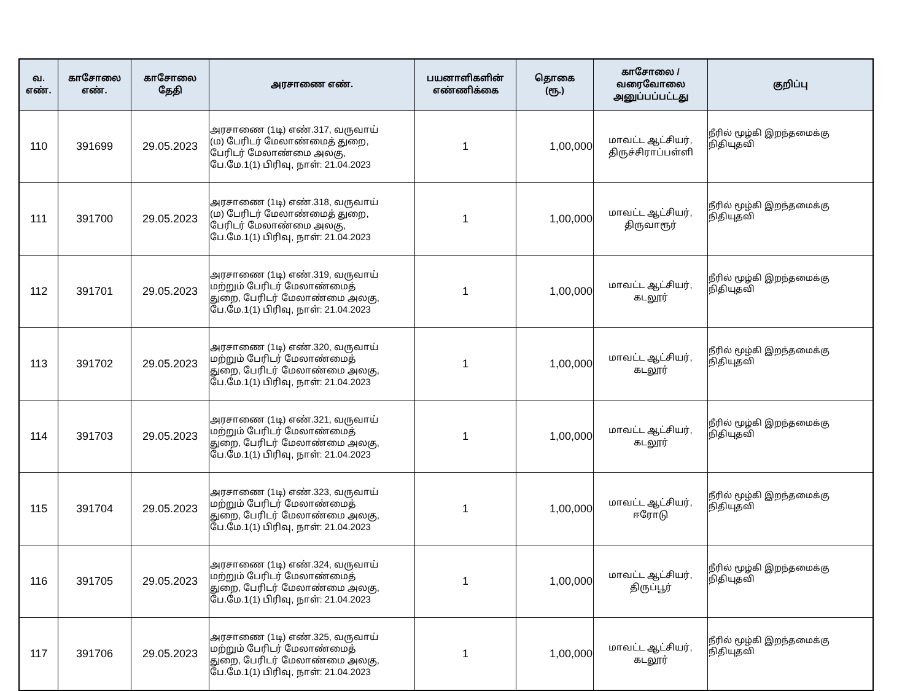| வ. எண். | காசோலை எண். | காசோலை தேதி | அரசாணை எண். | பயனாளிகளின் எண்ணிக்கை | தொகை (ரூ.) | காசோலை / வரைவோலை அனுப்பப்பட்டது | குறிப்பு |
| --- | --- | --- | --- | --- | --- | --- | --- |
| 110 | 391699 | 29.05.2023 | அரசாணை (1டி) எண்.317, வருவாய் (ம) பேரிடர் மேலாண்மைத் துறை, பேரிடர் மேலாண்மை அலகு, பே.மே.1(1) பிரிவு, நாள்: 21.04.2023 | 1 | 1,00,000 | மாவட்ட ஆட்சியர், திருச்சிராப்பள்ளி | நீரில் மூழ்கி இறந்தமைக்கு நிதியுதவி |
| 111 | 391700 | 29.05.2023 | அரசாணை (1டி) எண்.318, வருவாய் (ம) பேரிடர் மேலாண்மைத் துறை, பேரிடர் மேலாண்மை அலகு, பே.மே.1(1) பிரிவு, நாள்: 21.04.2023 | 1 | 1,00,000 | மாவட்ட ஆட்சியர், திருவாரூர் | நீரில் மூழ்கி இறந்தமைக்கு நிதியுதவி |
| 112 | 391701 | 29.05.2023 | அரசாணை (1டி) எண்.319, வருவாய் மற்றும் பேரிடர் மேலாண்மைத் துறை, பேரிடர் மேலாண்மை அலகு, பே.மே.1(1) பிரிவு, நாள்: 21.04.2023 | 1 | 1,00,000 | மாவட்ட ஆட்சியர், கடலூர் | நீரில் மூழ்கி இறந்தமைக்கு நிதியுதவி |
| 113 | 391702 | 29.05.2023 | அரசாணை (1டி) எண்.320, வருவாய் மற்றும் பேரிடர் மேலாண்மைத் துறை, பேரிடர் மேலாண்மை அலகு, பே.மே.1(1) பிரிவு, நாள்: 21.04.2023 | 1 | 1,00,000 | மாவட்ட ஆட்சியர், கடலூர் | நீரில் மூழ்கி இறந்தமைக்கு நிதியுதவி |
| 114 | 391703 | 29.05.2023 | அரசாணை (1டி) எண்.321, வருவாய் மற்றும் பேரிடர் மேலாண்மைத் துறை, பேரிடர் மேலாண்மை அலகு, பே.மே.1(1) பிரிவு, நாள்: 21.04.2023 | 1 | 1,00,000 | மாவட்ட ஆட்சியர், கடலூர் | நீரில் மூழ்கி இறந்தமைக்கு நிதியுதவி |
| 115 | 391704 | 29.05.2023 | அரசாணை (1டி) எண்.323, வருவாய் மற்றும் பேரிடர் மேலாண்மைத் துறை, பேரிடர் மேலாண்மை அலகு, பே.மே.1(1) பிரிவு, நாள்: 21.04.2023 | 1 | 1,00,000 | மாவட்ட ஆட்சியர், ஈரோடு | நீரில் மூழ்கி இறந்தமைக்கு நிதியுதவி |
| 116 | 391705 | 29.05.2023 | அரசாணை (1டி) எண்.324, வருவாய் மற்றும் பேரிடர் மேலாண்மைத் துறை, பேரிடர் மேலாண்மை அலகு, பே.மே.1(1) பிரிவு, நாள்: 21.04.2023 | 1 | 1,00,000 | மாவட்ட ஆட்சியர், திருப்பூர் | நீரில் மூழ்கி இறந்தமைக்கு நிதியுதவி |
| 117 | 391706 | 29.05.2023 | அரசாணை (1டி) எண்.325, வருவாய் மற்றும் பேரிடர் மேலாண்மைத் துறை, பேரிடர் மேலாண்மை அலகு, பே.மே.1(1) பிரிவு, நாள்: 21.04.2023 | 1 | 1,00,000 | மாவட்ட ஆட்சியர், கடலூர் | நீரில் மூழ்கி இறந்தமைக்கு நிதியுதவி |